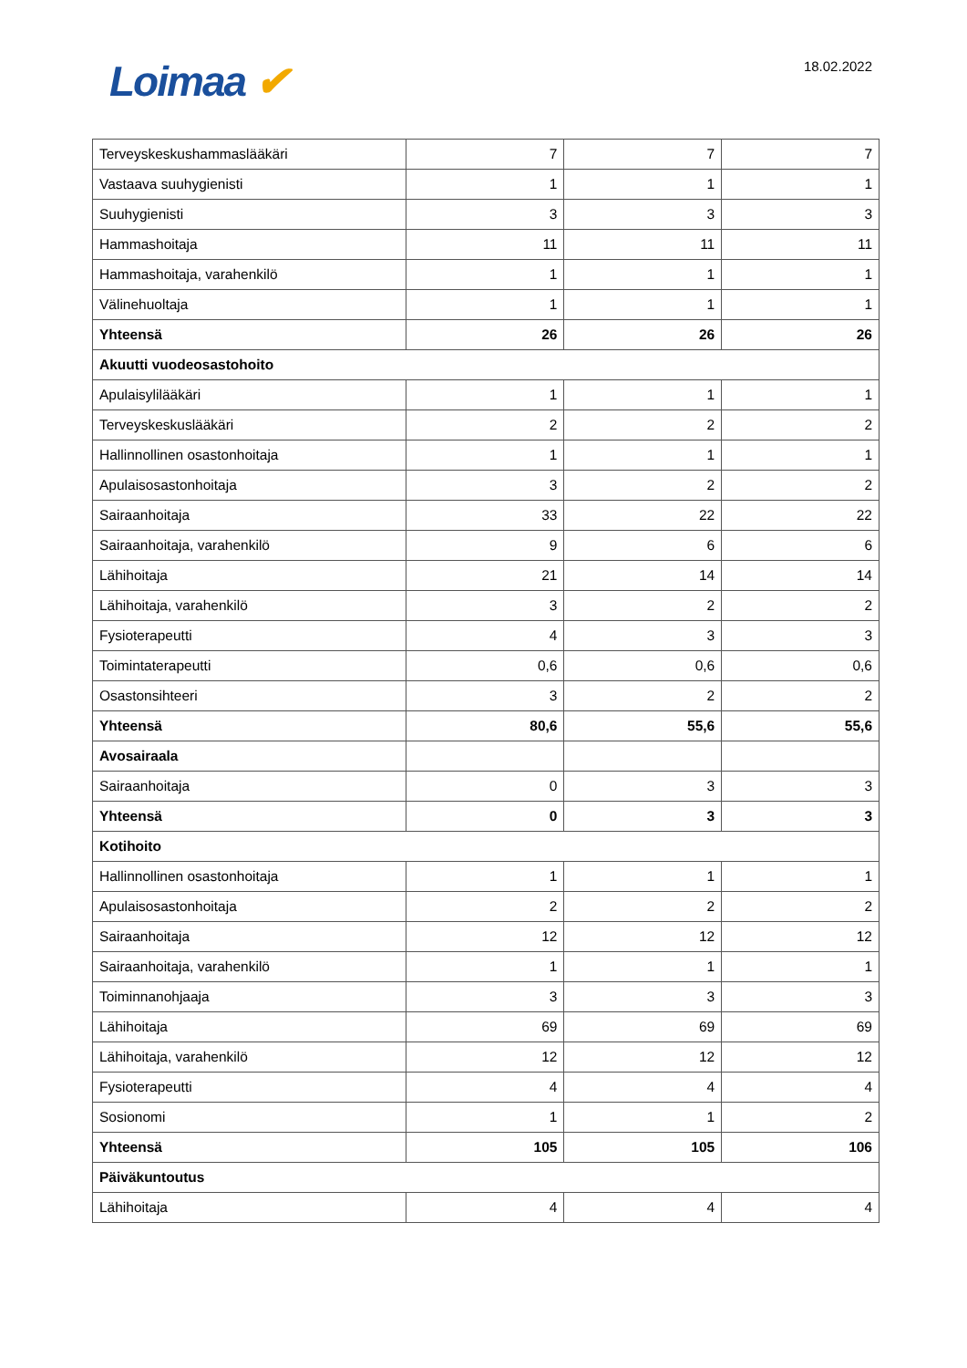Loimaa ✔ 18.02.2022
| Terveyskeskushammaslääkäri | 7 | 7 | 7 |
| Vastaava suuhygienisti | 1 | 1 | 1 |
| Suuhygienisti | 3 | 3 | 3 |
| Hammashoitaja | 11 | 11 | 11 |
| Hammashoitaja, varahenkilö | 1 | 1 | 1 |
| Välinehuoltaja | 1 | 1 | 1 |
| Yhteensä | 26 | 26 | 26 |
| Akuutti vuodeosastohoito | | | |
| Apulaisylilääkäri | 1 | 1 | 1 |
| Terveyskeskuslääkäri | 2 | 2 | 2 |
| Hallinnollinen osastonhoitaja | 1 | 1 | 1 |
| Apulaisosastonhoitaja | 3 | 2 | 2 |
| Sairaanhoitaja | 33 | 22 | 22 |
| Sairaanhoitaja, varahenkilö | 9 | 6 | 6 |
| Lähihoitaja | 21 | 14 | 14 |
| Lähihoitaja, varahenkilö | 3 | 2 | 2 |
| Fysioterapeutti | 4 | 3 | 3 |
| Toimintaterapeutti | 0,6 | 0,6 | 0,6 |
| Osastonsihteeri | 3 | 2 | 2 |
| Yhteensä | 80,6 | 55,6 | 55,6 |
| Avosairaala | | | |
| Sairaanhoitaja | 0 | 3 | 3 |
| Yhteensä | 0 | 3 | 3 |
| Kotihoito | | | |
| Hallinnollinen osastonhoitaja | 1 | 1 | 1 |
| Apulaisosastonhoitaja | 2 | 2 | 2 |
| Sairaanhoitaja | 12 | 12 | 12 |
| Sairaanhoitaja, varahenkilö | 1 | 1 | 1 |
| Toiminnanohjaaja | 3 | 3 | 3 |
| Lähihoitaja | 69 | 69 | 69 |
| Lähihoitaja, varahenkilö | 12 | 12 | 12 |
| Fysioterapeutti | 4 | 4 | 4 |
| Sosionomi | 1 | 1 | 2 |
| Yhteensä | 105 | 105 | 106 |
| Päiväkuntoutus | | | |
| Lähihoitaja | 4 | 4 | 4 |